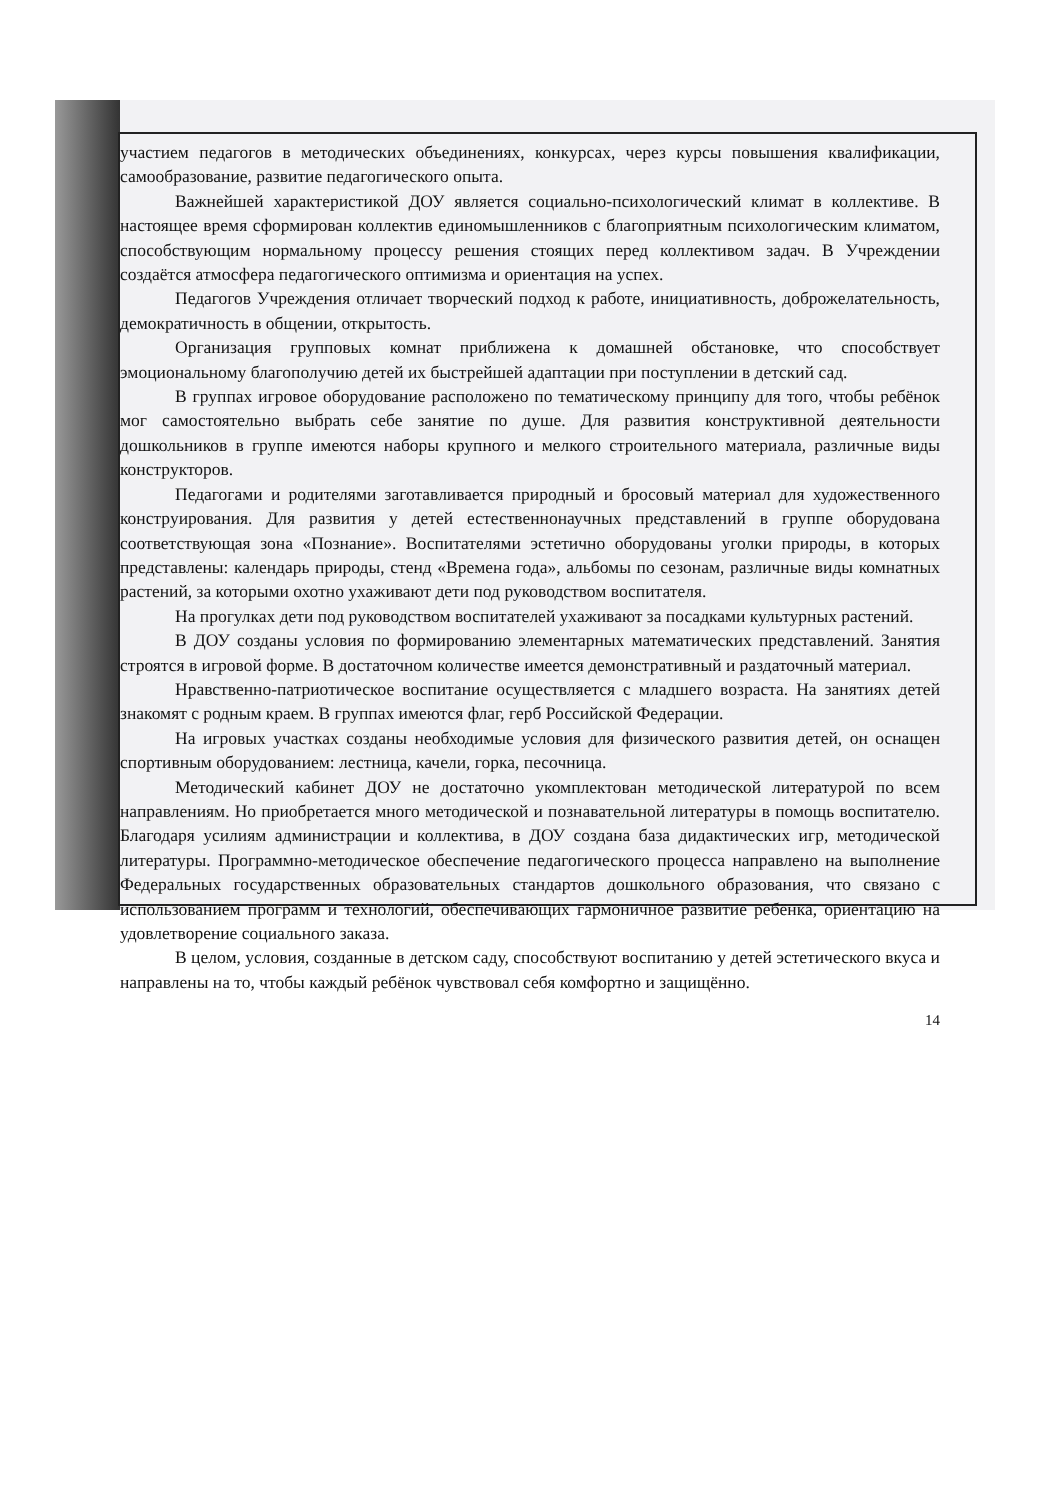участием педагогов в методических объединениях, конкурсах, через курсы повышения квалификации, самообразование, развитие педагогического опыта.
Важнейшей характеристикой ДОУ является социально-психологический климат в коллективе. В настоящее время сформирован коллектив единомышленников с благоприятным психологическим климатом, способствующим нормальному процессу решения стоящих перед коллективом задач. В Учреждении создаётся атмосфера педагогического оптимизма и ориентация на успех.
Педагогов Учреждения отличает творческий подход к работе, инициативность, доброжелательность, демократичность в общении, открытость.
Организация групповых комнат приближена к домашней обстановке, что способствует эмоциональному благополучию детей их быстрейшей адаптации при поступлении в детский сад.
В группах игровое оборудование расположено по тематическому принципу для того, чтобы ребёнок мог самостоятельно выбрать себе занятие по душе. Для развития конструктивной деятельности дошкольников в группе имеются наборы крупного и мелкого строительного материала, различные виды конструкторов.
Педагогами и родителями заготавливается природный и бросовый материал для художественного конструирования. Для развития у детей естественнонаучных представлений в группе оборудована соответствующая зона «Познание». Воспитателями эстетично оборудованы уголки природы, в которых представлены: календарь природы, стенд «Времена года», альбомы по сезонам, различные виды комнатных растений, за которыми охотно ухаживают дети под руководством воспитателя.
На прогулках дети под руководством воспитателей ухаживают за посадками культурных растений.
В ДОУ созданы условия по формированию элементарных математических представлений. Занятия строятся в игровой форме. В достаточном количестве имеется демонстративный и раздаточный материал.
Нравственно-патриотическое воспитание осуществляется с младшего возраста. На занятиях детей знакомят с родным краем. В группах имеются флаг, герб Российской Федерации.
На игровых участках созданы необходимые условия для физического развития детей, он оснащен спортивным оборудованием: лестница, качели, горка, песочница.
Методический кабинет ДОУ не достаточно укомплектован методической литературой по всем направлениям. Но приобретается много методической и познавательной литературы в помощь воспитателю. Благодаря усилиям администрации и коллектива, в ДОУ создана база дидактических игр, методической литературы. Программно-методическое обеспечение педагогического процесса направлено на выполнение Федеральных государственных образовательных стандартов дошкольного образования, что связано с использованием программ и технологий, обеспечивающих гармоничное развитие ребёнка, ориентацию на удовлетворение социального заказа.
В целом, условия, созданные в детском саду, способствуют воспитанию у детей эстетического вкуса и направлены на то, чтобы каждый ребёнок чувствовал себя комфортно и защищённо.
14